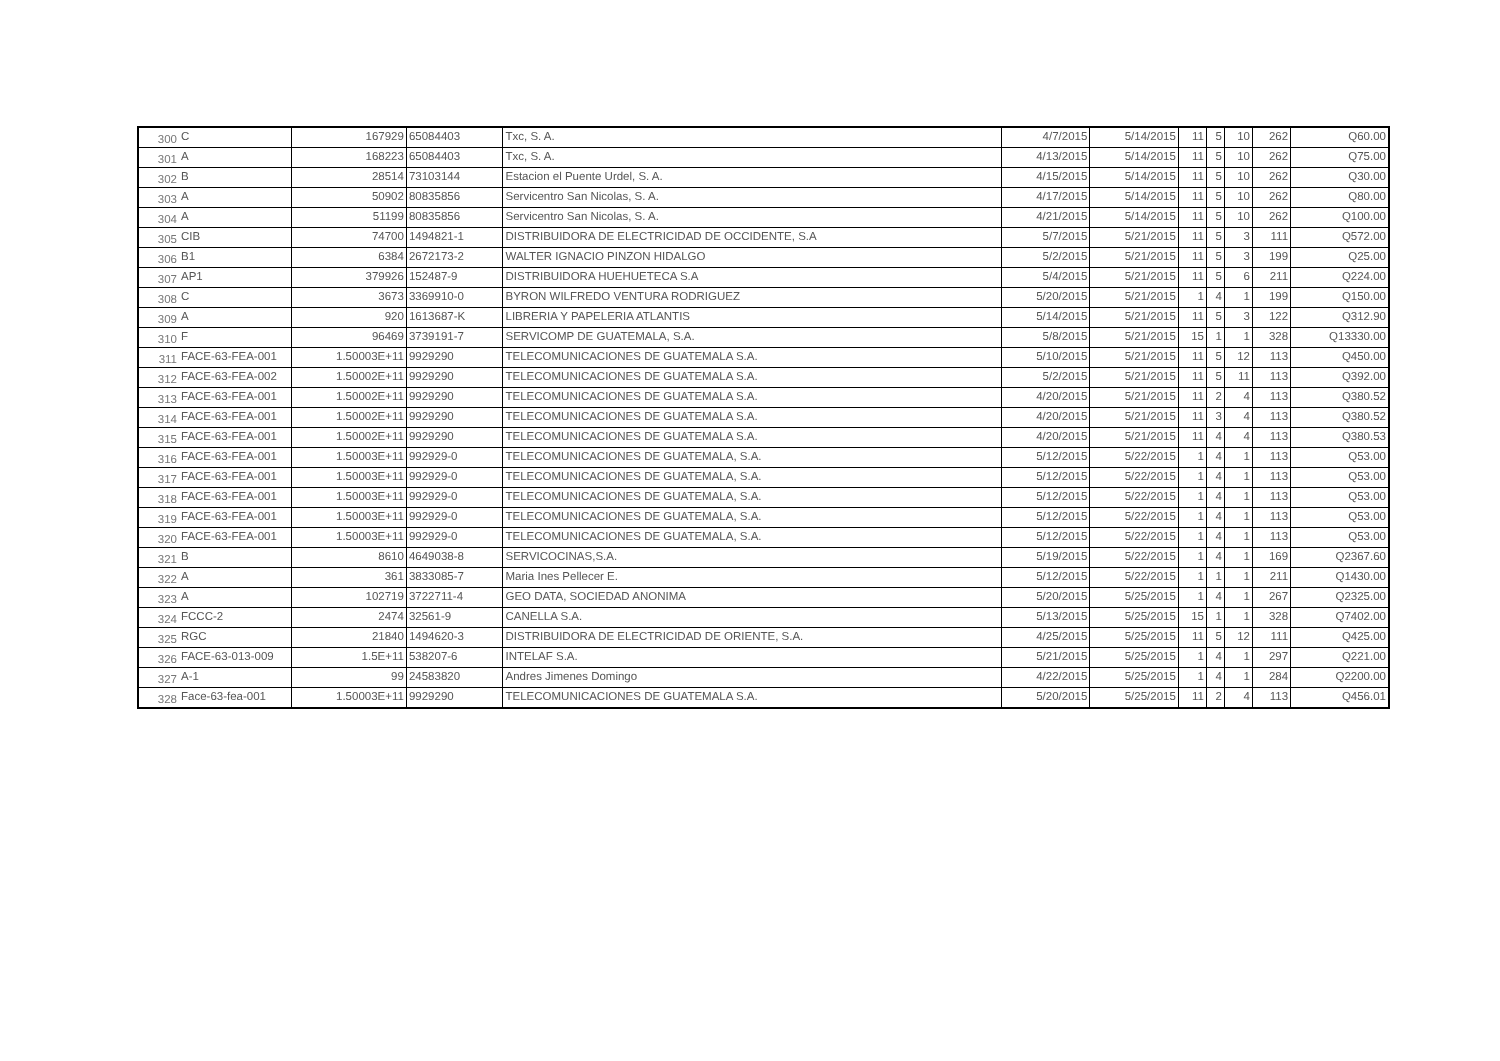| 300 | C | 167929 | 65084403 | Txc, S. A. | 4/7/2015 | 5/14/2015 | 11 | 5 | 10 | 262 | Q60.00 |
| 301 | A | 168223 | 65084403 | Txc, S. A. | 4/13/2015 | 5/14/2015 | 11 | 5 | 10 | 262 | Q75.00 |
| 302 | B | 28514 | 73103144 | Estacion el Puente Urdel, S. A. | 4/15/2015 | 5/14/2015 | 11 | 5 | 10 | 262 | Q30.00 |
| 303 | A | 50902 | 80835856 | Servicentro San Nicolas, S. A. | 4/17/2015 | 5/14/2015 | 11 | 5 | 10 | 262 | Q80.00 |
| 304 | A | 51199 | 80835856 | Servicentro San Nicolas, S. A. | 4/21/2015 | 5/14/2015 | 11 | 5 | 10 | 262 | Q100.00 |
| 305 | CIB | 74700 | 1494821-1 | DISTRIBUIDORA DE ELECTRICIDAD DE OCCIDENTE, S.A | 5/7/2015 | 5/21/2015 | 11 | 5 | 3 | 111 | Q572.00 |
| 306 | B1 | 6384 | 2672173-2 | WALTER IGNACIO PINZON HIDALGO | 5/2/2015 | 5/21/2015 | 11 | 5 | 3 | 199 | Q25.00 |
| 307 | AP1 | 379926 | 152487-9 | DISTRIBUIDORA HUEHUETECA S.A | 5/4/2015 | 5/21/2015 | 11 | 5 | 6 | 211 | Q224.00 |
| 308 | C | 3673 | 3369910-0 | BYRON WILFREDO VENTURA RODRIGUEZ | 5/20/2015 | 5/21/2015 | 1 | 4 | 1 | 199 | Q150.00 |
| 309 | A | 920 | 1613687-K | LIBRERIA Y PAPELERIA ATLANTIS | 5/14/2015 | 5/21/2015 | 11 | 5 | 3 | 122 | Q312.90 |
| 310 | F | 96469 | 3739191-7 | SERVICOMP DE GUATEMALA, S.A. | 5/8/2015 | 5/21/2015 | 15 | 1 | 1 | 328 | Q13330.00 |
| 311 | FACE-63-FEA-001 | 1.50003E+11 | 9929290 | TELECOMUNICACIONES DE GUATEMALA S.A. | 5/10/2015 | 5/21/2015 | 11 | 5 | 12 | 113 | Q450.00 |
| 312 | FACE-63-FEA-002 | 1.50002E+11 | 9929290 | TELECOMUNICACIONES DE GUATEMALA S.A. | 5/2/2015 | 5/21/2015 | 11 | 5 | 11 | 113 | Q392.00 |
| 313 | FACE-63-FEA-001 | 1.50002E+11 | 9929290 | TELECOMUNICACIONES DE GUATEMALA S.A. | 4/20/2015 | 5/21/2015 | 11 | 2 | 4 | 113 | Q380.52 |
| 314 | FACE-63-FEA-001 | 1.50002E+11 | 9929290 | TELECOMUNICACIONES DE GUATEMALA S.A. | 4/20/2015 | 5/21/2015 | 11 | 3 | 4 | 113 | Q380.52 |
| 315 | FACE-63-FEA-001 | 1.50002E+11 | 9929290 | TELECOMUNICACIONES DE GUATEMALA S.A. | 4/20/2015 | 5/21/2015 | 11 | 4 | 4 | 113 | Q380.53 |
| 316 | FACE-63-FEA-001 | 1.50003E+11 | 992929-0 | TELECOMUNICACIONES DE GUATEMALA, S.A. | 5/12/2015 | 5/22/2015 | 1 | 4 | 1 | 113 | Q53.00 |
| 317 | FACE-63-FEA-001 | 1.50003E+11 | 992929-0 | TELECOMUNICACIONES DE GUATEMALA, S.A. | 5/12/2015 | 5/22/2015 | 1 | 4 | 1 | 113 | Q53.00 |
| 318 | FACE-63-FEA-001 | 1.50003E+11 | 992929-0 | TELECOMUNICACIONES DE GUATEMALA, S.A. | 5/12/2015 | 5/22/2015 | 1 | 4 | 1 | 113 | Q53.00 |
| 319 | FACE-63-FEA-001 | 1.50003E+11 | 992929-0 | TELECOMUNICACIONES DE GUATEMALA, S.A. | 5/12/2015 | 5/22/2015 | 1 | 4 | 1 | 113 | Q53.00 |
| 320 | FACE-63-FEA-001 | 1.50003E+11 | 992929-0 | TELECOMUNICACIONES DE GUATEMALA, S.A. | 5/12/2015 | 5/22/2015 | 1 | 4 | 1 | 113 | Q53.00 |
| 321 | B | 8610 | 4649038-8 | SERVICOCINAS,S.A. | 5/19/2015 | 5/22/2015 | 1 | 4 | 1 | 169 | Q2367.60 |
| 322 | A | 361 | 3833085-7 | Maria Ines Pellecer E. | 5/12/2015 | 5/22/2015 | 1 | 1 | 1 | 211 | Q1430.00 |
| 323 | A | 102719 | 3722711-4 | GEO DATA, SOCIEDAD ANONIMA | 5/20/2015 | 5/25/2015 | 1 | 4 | 1 | 267 | Q2325.00 |
| 324 | FCCC-2 | 2474 | 32561-9 | CANELLA S.A. | 5/13/2015 | 5/25/2015 | 15 | 1 | 1 | 328 | Q7402.00 |
| 325 | RGC | 21840 | 1494620-3 | DISTRIBUIDORA DE ELECTRICIDAD DE ORIENTE, S.A. | 4/25/2015 | 5/25/2015 | 11 | 5 | 12 | 111 | Q425.00 |
| 326 | FACE-63-013-009 | 1.5E+11 | 538207-6 | INTELAF S.A. | 5/21/2015 | 5/25/2015 | 1 | 4 | 1 | 297 | Q221.00 |
| 327 | A-1 | 99 | 24583820 | Andres Jimenes Domingo | 4/22/2015 | 5/25/2015 | 1 | 4 | 1 | 284 | Q2200.00 |
| 328 | Face-63-fea-001 | 1.50003E+11 | 9929290 | TELECOMUNICACIONES DE GUATEMALA S.A. | 5/20/2015 | 5/25/2015 | 11 | 2 | 4 | 113 | Q456.01 |